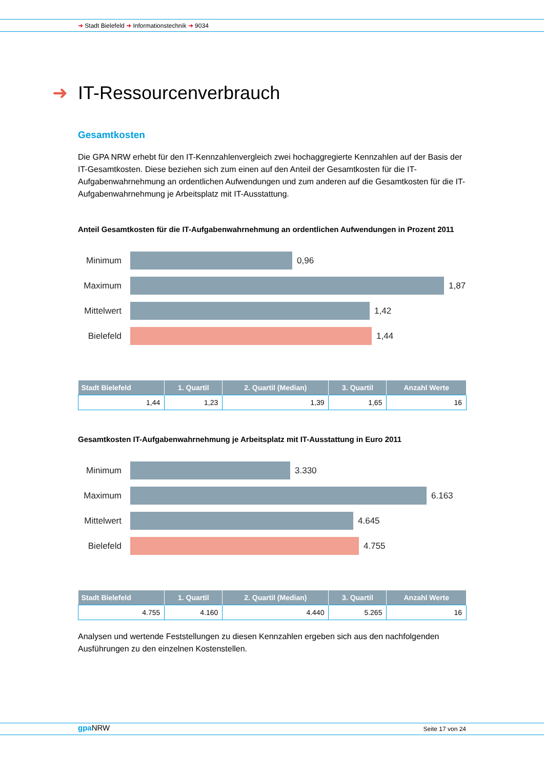➜ Stadt Bielefeld ➜ Informationstechnik ➜ 9034
➜ IT-Ressourcenverbrauch
Gesamtkosten
Die GPA NRW erhebt für den IT-Kennzahlenvergleich zwei hochaggregierte Kennzahlen auf der Basis der IT-Gesamtkosten. Diese beziehen sich zum einen auf den Anteil der Gesamtkosten für die IT-Aufgabenwahrnehmung an ordentlichen Aufwendungen und zum anderen auf die Gesamtkosten für die IT-Aufgabenwahrnehmung je Arbeitsplatz mit IT-Ausstattung.
Anteil Gesamtkosten für die IT-Aufgabenwahrnehmung an ordentlichen Aufwendungen in Prozent 2011
Minimum 0,96
Maximum 1,87
Mittelwert
1,42
Bielefeld
1,44
| Stadt Bielefeld | 1. Quartil | 2. Quartil (Median) | 3. Quartil | Anzahl Werte |
| --- | --- | --- | --- | --- |
| 1,44 | 1,23 | 1,39 | 1,65 | 16 |
Gesamtkosten IT-Aufgabenwahrnehmung je Arbeitsplatz mit IT-Ausstattung in Euro 2011
Minimum 3.330
Maximum 6.163
Mittelwert
4.645
Bielefeld
4.755
| Stadt Bielefeld | 1. Quartil | 2. Quartil (Median) | 3. Quartil | Anzahl Werte |
| --- | --- | --- | --- | --- |
| 4.755 | 4.160 | 4.440 | 5.265 | 16 |
Analysen und wertende Feststellungen zu diesen Kennzahlen ergeben sich aus den nachfolgenden Ausführungen zu den einzelnen Kostenstellen.
gpa NRW Seite 17 von 24